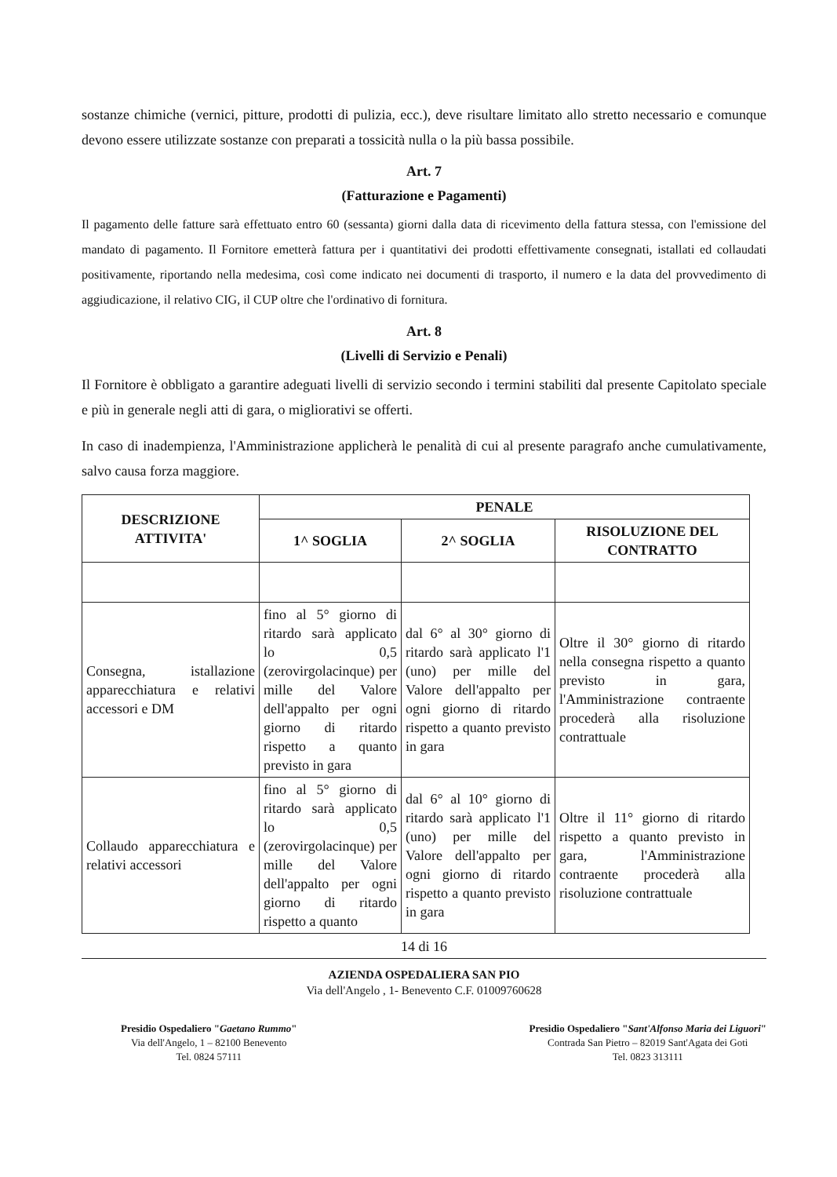sostanze chimiche (vernici, pitture, prodotti di pulizia, ecc.), deve risultare limitato allo stretto necessario e comunque devono essere utilizzate sostanze con preparati a tossicità nulla o la più bassa possibile.
Art. 7
(Fatturazione e Pagamenti)
Il pagamento delle fatture sarà effettuato entro 60 (sessanta) giorni dalla data di ricevimento della fattura stessa, con l'emissione del mandato di pagamento. Il Fornitore emetterà fattura per i quantitativi dei prodotti effettivamente consegnati, istallati ed collaudati positivamente, riportando nella medesima, così come indicato nei documenti di trasporto, il numero e la data del provvedimento di aggiudicazione, il relativo CIG, il CUP oltre che l'ordinativo di fornitura.
Art. 8
(Livelli di Servizio e Penali)
Il Fornitore è obbligato a garantire adeguati livelli di servizio secondo i termini stabiliti dal presente Capitolato speciale e più in generale negli atti di gara, o migliorativi se offerti.
In caso di inadempienza, l'Amministrazione applicherà le penalità di cui al presente paragrafo anche cumulativamente, salvo causa forza maggiore.
| DESCRIZIONE ATTIVITA' | PENALE | | |
| --- | --- | --- | --- |
| | 1^ SOGLIA | 2^ SOGLIA | RISOLUZIONE DEL CONTRATTO |
| Consegna, istallazione apparecchiatura e relativi accessori e DM | fino al 5° giorno di ritardo sarà applicato lo 0,5 (zerovirgolacinque) per mille del Valore dell'appalto per ogni giorno di ritardo rispetto a quanto previsto in gara | dal 6° al 30° giorno di ritardo sarà applicato l'1 (uno) per mille del Valore dell'appalto per ogni giorno di ritardo rispetto a quanto previsto in gara | Oltre il 30° giorno di ritardo nella consegna rispetto a quanto previsto in gara, l'Amministrazione contraente procederà alla risoluzione contrattuale |
| Collaudo apparecchiatura e relativi accessori | fino al 5° giorno di ritardo sarà applicato lo 0,5 (zerovirgolacinque) per mille del Valore dell'appalto per ogni giorno di ritardo rispetto a quanto | dal 6° al 10° giorno di ritardo sarà applicato l'1 (uno) per mille del Valore dell'appalto per ogni giorno di ritardo rispetto a quanto previsto in gara | Oltre il 11° giorno di ritardo rispetto a quanto previsto in gara, l'Amministrazione contraente procederà alla risoluzione contrattuale |
14 di 16
AZIENDA OSPEDALIERA SAN PIO
Via dell'Angelo , 1- Benevento C.F. 01009760628
Presidio Ospedaliero "Gaetano Rummo"
Via dell'Angelo, 1 – 82100 Benevento
Tel. 0824 57111
Presidio Ospedaliero "Sant'Alfonso Maria dei Liguori"
Contrada San Pietro – 82019 Sant'Agata dei Goti
Tel. 0823 313111